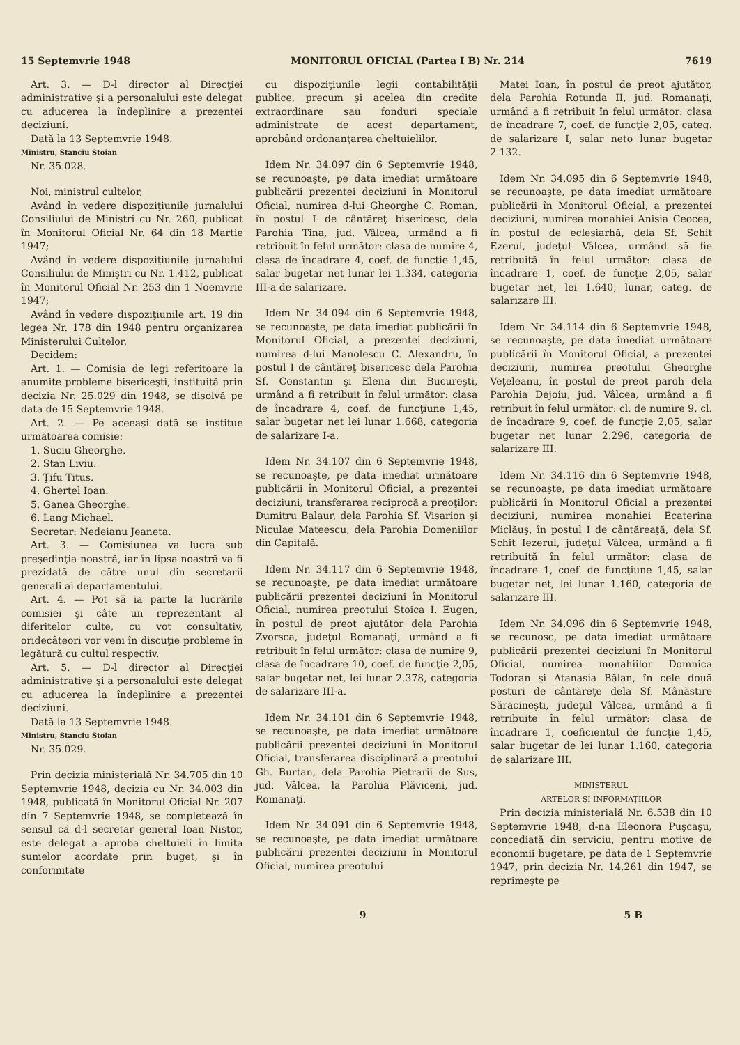15 Septemvrie 1948 MONITORUL OFICIAL (Partea I B) Nr. 214 7619
Art. 3. — D-l director al Direcţiei administrative şi a personalului este delegat cu aducerea la îndeplinire a prezentei deciziuni.
Dată la 13 Septemvrie 1948.
Ministru, Stanciu Stoian
Nr. 35.028.
Noi, ministrul cultelor,
Având în vedere dispoziţiunile jurnalului Consiliului de Miniştri cu Nr. 260, publicat în Monitorul Oficial Nr. 64 din 18 Martie 1947;
Având în vedere dispoziţiunile jurnalului Consiliului de Miniştri cu Nr. 1.412, publicat în Monitorul Oficial Nr. 253 din 1 Noemvrie 1947;
Având în vedere dispoziţiunile art. 19 din legea Nr. 178 din 1948 pentru organizarea Ministerului Cultelor,
Decidem:
Art. 1. — Comisia de legi referitoare la anumite probleme bisericeşti, instituită prin decizia Nr. 25.029 din 1948, se disolvă pe data de 15 Septemvrie 1948.
Art. 2. — Pe aceeaşi dată se institue următoarea comisie:
1. Suciu Gheorghe.
2. Stan Liviu.
3. Ţifu Titus.
4. Ghertel Ioan.
5. Ganea Gheorghe.
6. Lang Michael.
Secretar: Nedeianu Jeaneta.
Art. 3. — Comisiunea va lucra sub preşedinţia noastră, iar în lipsa noastră va fi prezidată de către unul din secretarii generali ai departamentului.
Art. 4. — Pot să ia parte la lucrările comisiei şi câte un reprezentant al diferitelor culte, cu vot consultativ, oridecâteori vor veni în discuţie probleme în legătură cu cultul respectiv.
Art. 5. — D-l director al Direcţiei administrative şi a personalului este delegat cu aducerea la îndeplinire a prezentei deciziuni.
Dată la 13 Septemvrie 1948.
Ministru, Stanciu Stoian
Nr. 35.029.
Prin decizia ministerială Nr. 34.705 din 10 Septemvrie 1948, decizia cu Nr. 34.003 din 1948, publicată în Monitorul Oficial Nr. 207 din 7 Septemvrie 1948, se completează în sensul că d-l secretar general Ioan Nistor, este delegat a aproba cheltuieli în limita sumelor acordate prin buget, şi în conformitate
cu dispoziţiunile legii contabilităţii publice, precum şi acelea din credite extraordinare sau fonduri speciale administrate de acest departament, aprobând ordonanţarea cheltuielilor.
Idem Nr. 34.097 din 6 Septemvrie 1948, se recunoaşte, pe data imediat următoare publicării prezentei deciziuni în Monitorul Oficial, numirea d-lui Gheorghe C. Roman, în postul I de cântăreţ bisericesc, dela Parohia Tina, jud. Vâlcea, urmând a fi retribuit în felul următor: clasa de numire 4, clasa de încadrare 4, coef. de funcţie 1,45, salar bugetar net lunar lei 1.334, categoria III-a de salarizare.
Idem Nr. 34.094 din 6 Septemvrie 1948, se recunoaşte, pe data imediat publicării în Monitorul Oficial, a prezentei deciziuni, numirea d-lui Manolescu C. Alexandru, în postul I de cântăreţ bisericesc dela Parohia Sf. Constantin şi Elena din Bucureşti, urmând a fi retribuit în felul următor: clasa de încadrare 4, coef. de funcţiune 1,45, salar bugetar net lei lunar 1.668, categoria de salarizare I-a.
Idem Nr. 34.107 din 6 Septemvrie 1948, se recunoaşte, pe data imediat următoare publicării în Monitorul Oficial, a prezentei deciziuni, transferarea reciprocă a preoţilor: Dumitru Balaur, dela Parohia Sf. Visarion şi Niculae Mateescu, dela Parohia Domeniilor din Capitală.
Idem Nr. 34.117 din 6 Septemvrie 1948, se recunoaşte, pe data imediat următoare publicării prezentei deciziuni în Monitorul Oficial, numirea preotului Stoica I. Eugen, în postul de preot ajutător dela Parohia Zvorsca, judeţul Romanaţi, urmând a fi retribuit în felul următor: clasa de numire 9, clasa de încadrare 10, coef. de funcţie 2,05, salar bugetar net, lei lunar 2.378, categoria de salarizare III-a.
Idem Nr. 34.101 din 6 Septemvrie 1948, se recunoaşte, pe data imediat următoare publicării prezentei deciziuni în Monitorul Oficial, transferarea disciplinară a preotului Gh. Burtan, dela Parohia Pietrarii de Sus, jud. Vâlcea, la Parohia Plăviceni, jud. Romanaţi.
Idem Nr. 34.091 din 6 Septemvrie 1948, se recunoaşte, pe data imediat următoare publicării prezentei deciziuni în Monitorul Oficial, numirea preotului
Matei Ioan, în postul de preot ajutător, dela Parohia Rotunda II, jud. Romanaţi, urmând a fi retribuit în felul următor: clasa de încadrare 7, coef. de funcţie 2,05, categ. de salarizare I, salar neto lunar bugetar 2.132.
Idem Nr. 34.095 din 6 Septemvrie 1948, se recunoaşte, pe data imediat următoare publicării în Monitorul Oficial, a prezentei deciziuni, numirea monahiei Anisia Ceocea, în postul de eclesiarhă, dela Sf. Schit Ezerul, judeţul Vâlcea, urmând să fie retribuită în felul următor: clasa de încadrare 1, coef. de funcţie 2,05, salar bugetar net, lei 1.640, lunar, categ. de salarizare III.
Idem Nr. 34.114 din 6 Septemvrie 1948, se recunoaşte, pe data imediat următoare publicării în Monitorul Oficial, a prezentei deciziuni, numirea preotului Gheorghe Veţeleanu, în postul de preot paroh dela Parohia Dejoiu, jud. Vâlcea, urmând a fi retribuit în felul următor: cl. de numire 9, cl. de încadrare 9, coef. de funcţie 2,05, salar bugetar net lunar 2.296, categoria de salarizare III.
Idem Nr. 34.116 din 6 Septemvrie 1948, se recunoaşte, pe data imediat următoare publicării în Monitorul Oficial a prezentei deciziuni, numirea monahiei Ecaterina Miclăuş, în postul I de cântăreaţă, dela Sf. Schit Iezerul, judeţul Vâlcea, urmând a fi retribuită în felul următor: clasa de încadrare 1, coef. de funcţiune 1,45, salar bugetar net, lei lunar 1.160, categoria de salarizare III.
Idem Nr. 34.096 din 6 Septemvrie 1948, se recunosc, pe data imediat următoare publicării prezentei deciziuni în Monitorul Oficial, numirea monahiilor Domnica Todoran şi Atanasia Bălan, în cele două posturi de cântăreţe dela Sf. Mânăstire Sărăcineşti, judeţul Vâlcea, urmând a fi retribuite în felul următor: clasa de încadrare 1, coeficientul de funcţie 1,45, salar bugetar de lei lunar 1.160, categoria de salarizare III.
MINISTERUL
ARTELOR ŞI INFORMAŢIILOR
Prin decizia ministerială Nr. 6.538 din 10 Septemvrie 1948, d-na Eleonora Puşcaşu, concediată din serviciu, pentru motive de economii bugetare, pe data de 1 Septemvrie 1947, prin decizia Nr. 14.261 din 1947, se reprimeşte pe
9 5 B